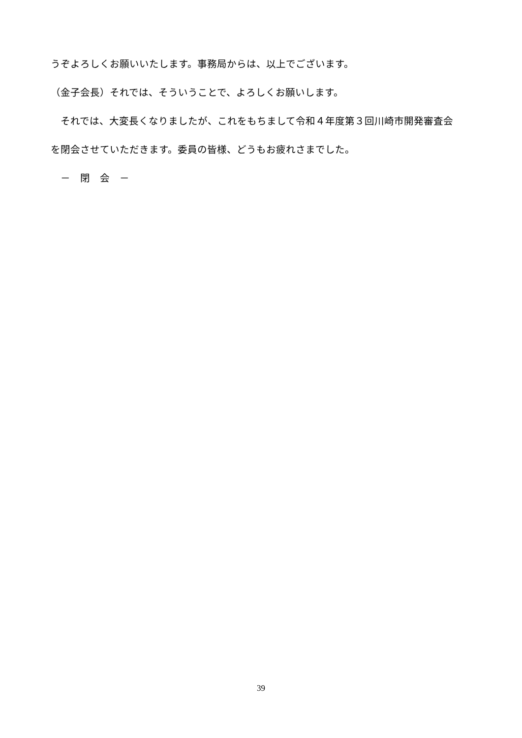うぞよろしくお願いいたします。事務局からは、以上でございます。
（金子会長）それでは、そういうことで、よろしくお願いします。
　それでは、大変長くなりましたが、これをもちまして令和４年度第３回川崎市開発審査会
を閉会させていただきます。委員の皆様、どうもお疲れさまでした。
　－　閉　会　－
39